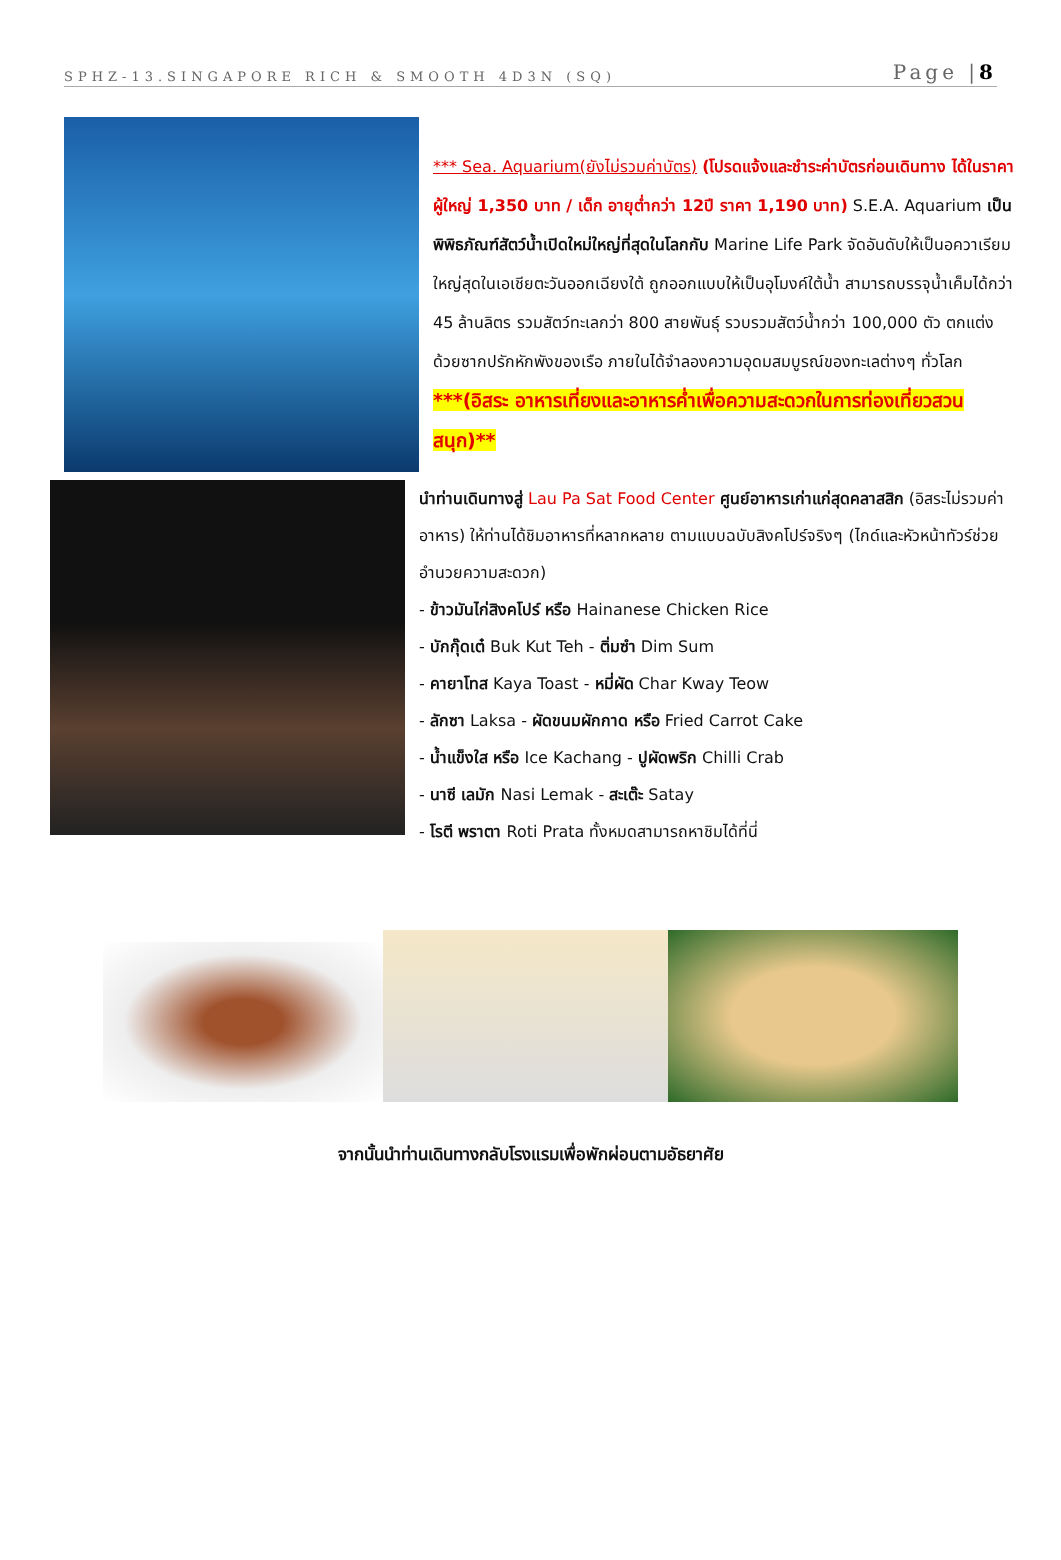SPHZ-13.SINGAPORE RICH & SMOOTH 4D3N (SQ) Page |8
*** Sea. Aquarium(ยังไม่รวมค่าบัตร) (โปรดแจ้งและชำระค่าบัตรก่อนเดินทาง ได้ในราคา ผู้ใหญ่ 1,350 บาท / เด็ก อายุต่ำกว่า 12ปี ราคา 1,190 บาท) S.E.A. Aquarium เป็นพิพิธภัณฑ์สัตว์น้ำเปิดใหม่ใหญ่ที่สุดในโลกกับ Marine Life Park จัดอันดับให้เป็นอควาเรียมใหญ่สุดในเอเชียตะวันออกเฉียงใต้ ถูกออกแบบให้เป็นอุโมงค์ใต้น้ำ สามารถบรรจุน้ำเค็มได้กว่า 45 ล้านลิตร รวมสัตว์ทะเลกว่า 800 สายพันธุ์ รวบรวมสัตว์น้ำกว่า 100,000 ตัว ตกแต่งด้วยซากปรักหักพังของเรือ ภายในได้จำลองความอุดมสมบูรณ์ของทะเลต่างๆ ทั่วโลก
***(อิสระ อาหารเที่ยงและอาหารค่ำเพื่อความสะดวกในการท่องเที่ยวสวนสนุก)**
นำท่านเดินทางสู่ Lau Pa Sat Food Center ศูนย์อาหารเก่าแก่สุดคลาสสิก (อิสระไม่รวมค่าอาหาร) ให้ท่านได้ชิมอาหารที่หลากหลาย ตามแบบฉบับสิงคโปร์จริงๆ (ไกด์และหัวหน้าทัวร์ช่วยอำนวยความสะดวก)
- ข้าวมันไก่สิงคโปร์ หรือ Hainanese Chicken Rice
- บักกุ๊ดเต๋ Buk Kut Teh - ติ่มซำ Dim Sum
- คายาโทส Kaya Toast - หมี่ผัด Char Kway Teow
- ลักซา Laksa - ผัดขนมผักกาด หรือ Fried Carrot Cake
- น้ำแข็งใส หรือ Ice Kachang - ปูผัดพริก Chilli Crab
- นาซี เลมัก Nasi Lemak - สะเต๊ะ Satay
- โรตี พราตา Roti Prata ทั้งหมดสามารถหาชิมได้ที่นี่
จากนั้นนำท่านเดินทางกลับโรงแรมเพื่อพักผ่อนตามอัธยาศัย